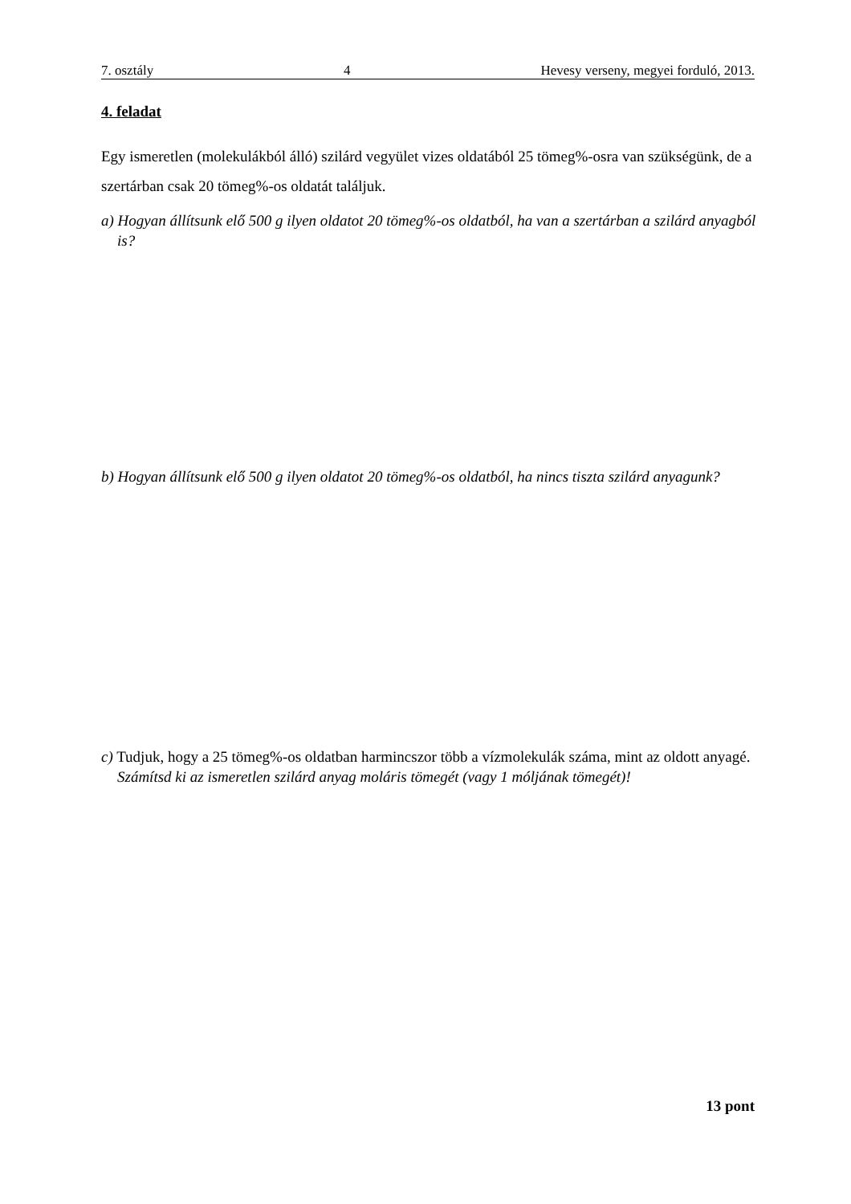7. osztály 4 Hevesy verseny, megyei forduló, 2013.
4. feladat
Egy ismeretlen (molekulákból álló) szilárd vegyület vizes oldatából 25 tömeg%-osra van szükségünk, de a szertárban csak 20 tömeg%-os oldatát találjuk.
a) Hogyan állítsunk elő 500 g ilyen oldatot 20 tömeg%-os oldatból, ha van a szertárban a szilárd anyagból is?
b) Hogyan állítsunk elő 500 g ilyen oldatot 20 tömeg%-os oldatból, ha nincs tiszta szilárd anyagunk?
c) Tudjuk, hogy a 25 tömeg%-os oldatban harmincszor több a vízmolekulák száma, mint az oldott anyagé.
Számítsd ki az ismeretlen szilárd anyag moláris tömegét (vagy 1 móljának tömegét)!
13 pont